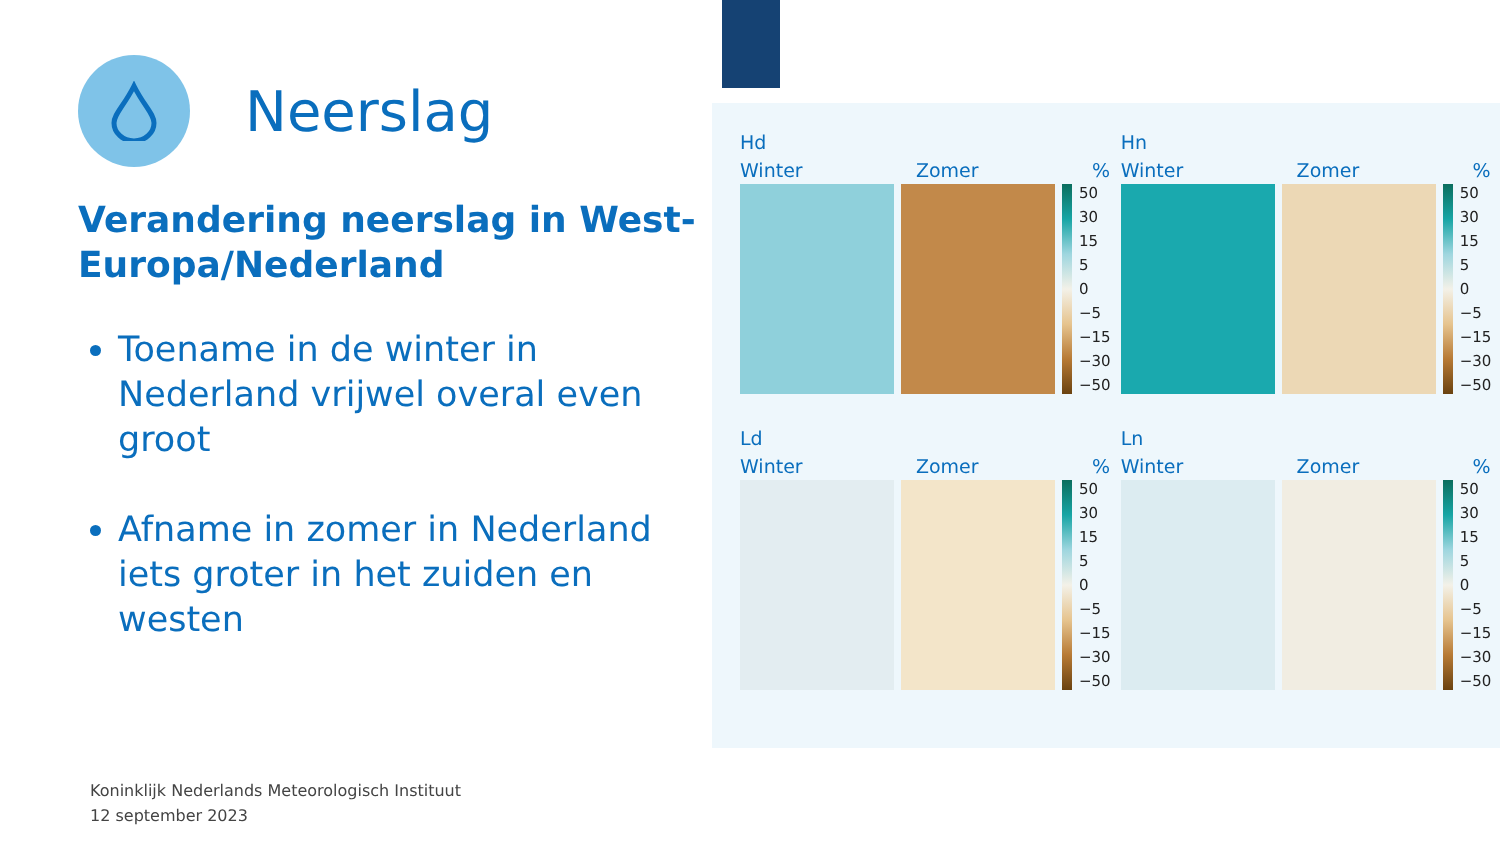Neerslag
Verandering neerslag in West-Europa/Nederland
Toename in de winter in Nederland vrijwel overal even groot
Afname in zomer in Nederland iets groter in het zuiden en westen
Hd
Winter Zomer%
50
30
15
5
0
−5
−15
−30
−50
Hn
Winter Zomer%
50
30
15
5
0
−5
−15
−30
−50
Ld
Winter Zomer%
50
30
15
5
0
−5
−15
−30
−50
Ln
Winter Zomer%
50
30
15
5
0
−5
−15
−30
−50
Koninklijk Nederlands Meteorologisch Instituut
12 september 2023